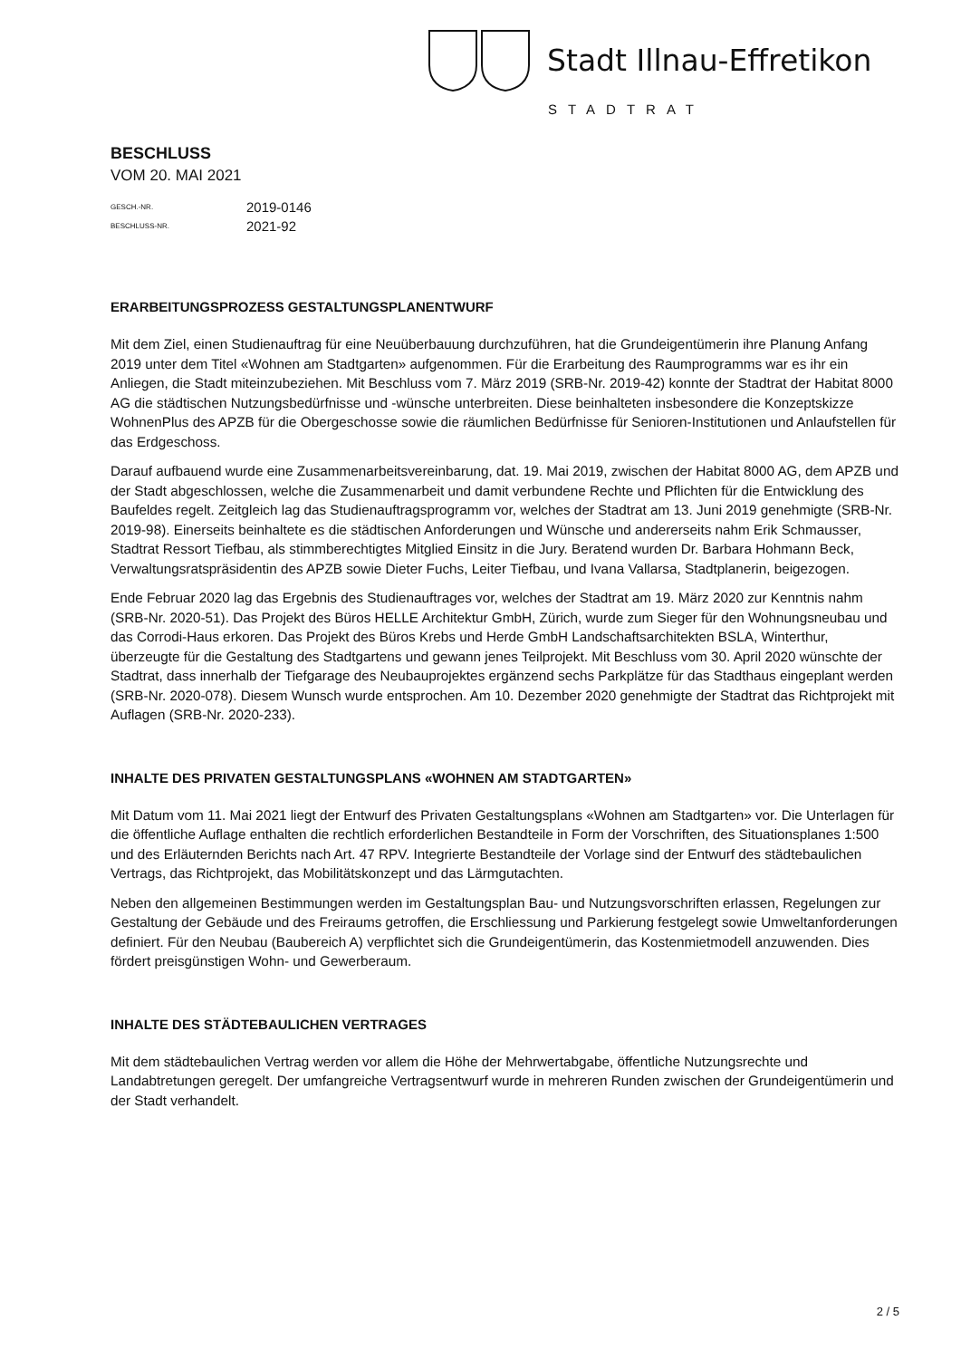Stadt Illnau-Effretikon
STADTRAT
BESCHLUSS
VOM 20. MAI 2021
GESCH.-NR. 2019-0146
BESCHLUSS-NR. 2021-92
ERARBEITUNGSPROZESS GESTALTUNGSPLANENTWURF
Mit dem Ziel, einen Studienauftrag für eine Neuüberbauung durchzuführen, hat die Grundeigentümerin ihre Planung Anfang 2019 unter dem Titel «Wohnen am Stadtgarten» aufgenommen. Für die Erarbeitung des Raumprogramms war es ihr ein Anliegen, die Stadt miteinzubeziehen. Mit Beschluss vom 7. März 2019 (SRB-Nr. 2019-42) konnte der Stadtrat der Habitat 8000 AG die städtischen Nutzungsbedürfnisse und -wünsche unterbreiten. Diese beinhalteten insbesondere die Konzeptskizze WohnenPlus des APZB für die Obergeschosse sowie die räumlichen Bedürfnisse für Senioren-Institutionen und Anlaufstellen für das Erdgeschoss.
Darauf aufbauend wurde eine Zusammenarbeitsvereinbarung, dat. 19. Mai 2019, zwischen der Habitat 8000 AG, dem APZB und der Stadt abgeschlossen, welche die Zusammenarbeit und damit verbundene Rechte und Pflichten für die Entwicklung des Baufeldes regelt. Zeitgleich lag das Studienauftragsprogramm vor, welches der Stadtrat am 13. Juni 2019 genehmigte (SRB-Nr. 2019-98). Einerseits beinhaltete es die städtischen Anforderungen und Wünsche und andererseits nahm Erik Schmausser, Stadtrat Ressort Tiefbau, als stimmberechtigtes Mitglied Einsitz in die Jury. Beratend wurden Dr. Barbara Hohmann Beck, Verwaltungsratspräsidentin des APZB sowie Dieter Fuchs, Leiter Tiefbau, und Ivana Vallarsa, Stadtplanerin, beigezogen.
Ende Februar 2020 lag das Ergebnis des Studienauftrages vor, welches der Stadtrat am 19. März 2020 zur Kenntnis nahm (SRB-Nr. 2020-51). Das Projekt des Büros HELLE Architektur GmbH, Zürich, wurde zum Sieger für den Wohnungsneubau und das Corrodi-Haus erkoren. Das Projekt des Büros Krebs und Herde GmbH Landschaftsarchitekten BSLA, Winterthur, überzeugte für die Gestaltung des Stadtgartens und gewann jenes Teilprojekt. Mit Beschluss vom 30. April 2020 wünschte der Stadtrat, dass innerhalb der Tiefgarage des Neubauprojektes ergänzend sechs Parkplätze für das Stadthaus eingeplant werden (SRB-Nr. 2020-078). Diesem Wunsch wurde entsprochen. Am 10. Dezember 2020 genehmigte der Stadtrat das Richtprojekt mit Auflagen (SRB-Nr. 2020-233).
INHALTE DES PRIVATEN GESTALTUNGSPLANS «WOHNEN AM STADTGARTEN»
Mit Datum vom 11. Mai 2021 liegt der Entwurf des Privaten Gestaltungsplans «Wohnen am Stadtgarten» vor. Die Unterlagen für die öffentliche Auflage enthalten die rechtlich erforderlichen Bestandteile in Form der Vorschriften, des Situationsplanes 1:500 und des Erläuternden Berichts nach Art. 47 RPV. Integrierte Bestandteile der Vorlage sind der Entwurf des städtebaulichen Vertrags, das Richtprojekt, das Mobilitätskonzept und das Lärmgutachten.
Neben den allgemeinen Bestimmungen werden im Gestaltungsplan Bau- und Nutzungsvorschriften erlassen, Regelungen zur Gestaltung der Gebäude und des Freiraums getroffen, die Erschliessung und Parkierung festgelegt sowie Umweltanforderungen definiert. Für den Neubau (Baubereich A) verpflichtet sich die Grundeigentümerin, das Kostenmietmodell anzuwenden. Dies fördert preisgünstigen Wohn- und Gewerberaum.
INHALTE DES STÄDTEBAULICHEN VERTRAGES
Mit dem städtebaulichen Vertrag werden vor allem die Höhe der Mehrwertabgabe, öffentliche Nutzungsrechte und Landabtretungen geregelt. Der umfangreiche Vertragsentwurf wurde in mehreren Runden zwischen der Grundeigentümerin und der Stadt verhandelt.
2 / 5